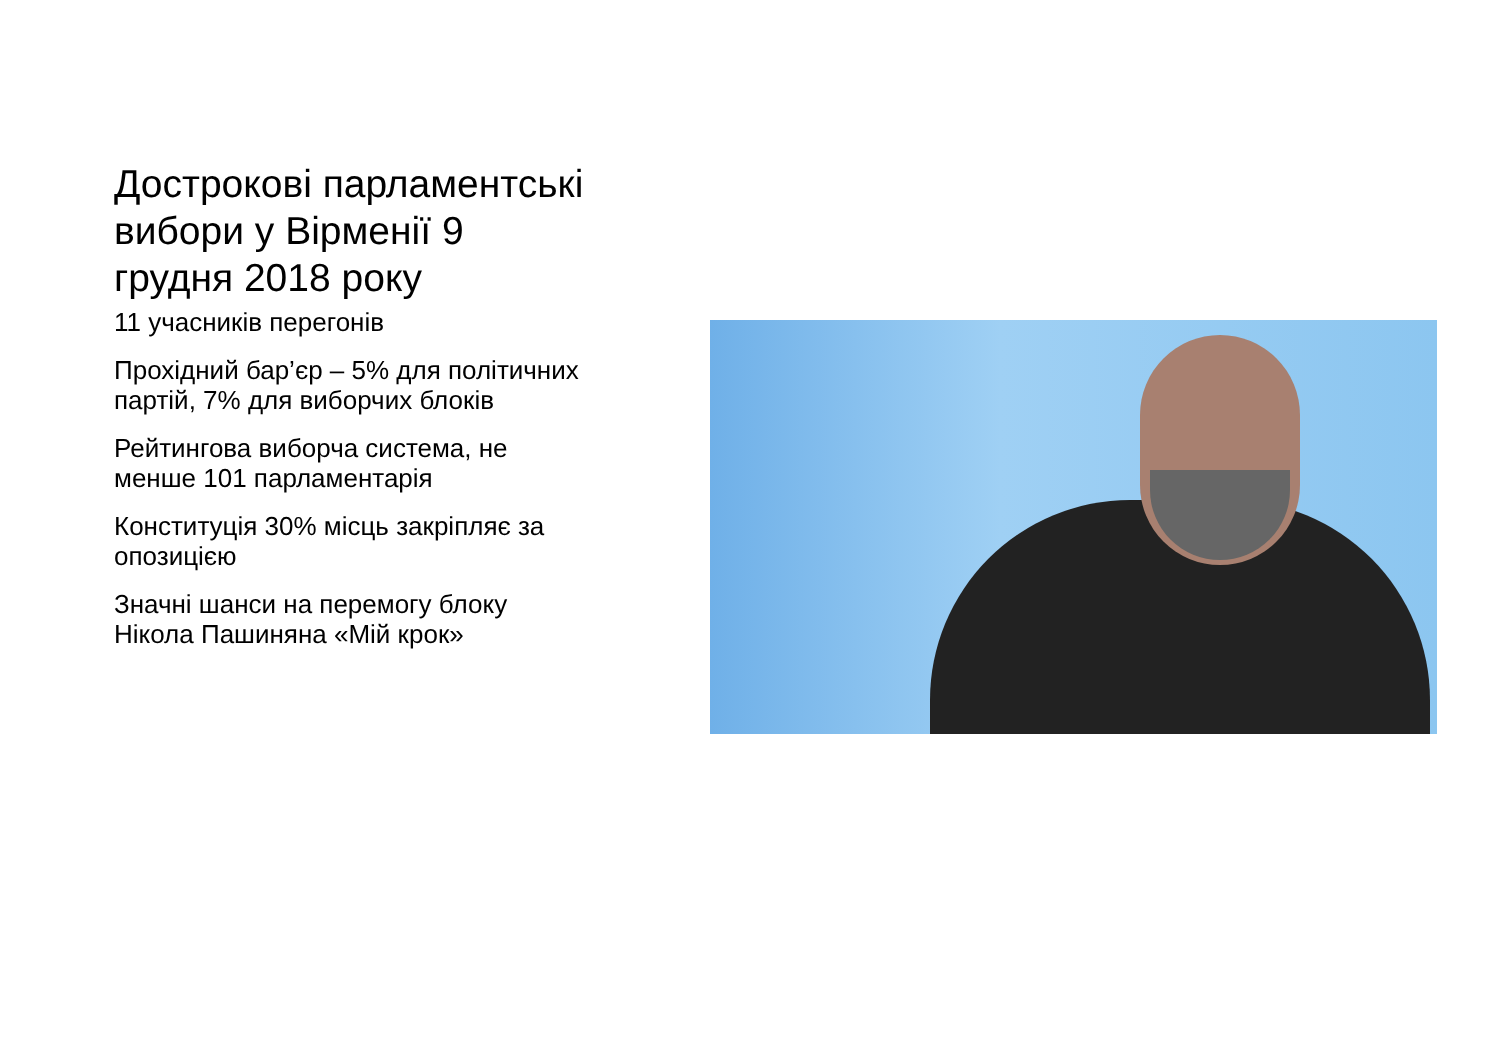Дострокові парламентські вибори у Вірменії 9 грудня 2018 року
11 учасників перегонів
Прохідний бар’єр – 5% для політичних партій, 7% для виборчих блоків
Рейтингова виборча система, не менше 101 парламентарія
Конституція 30% місць закріпляє за опозицією
Значні шанси на перемогу блоку Нікола Пашиняна «Мій крок»